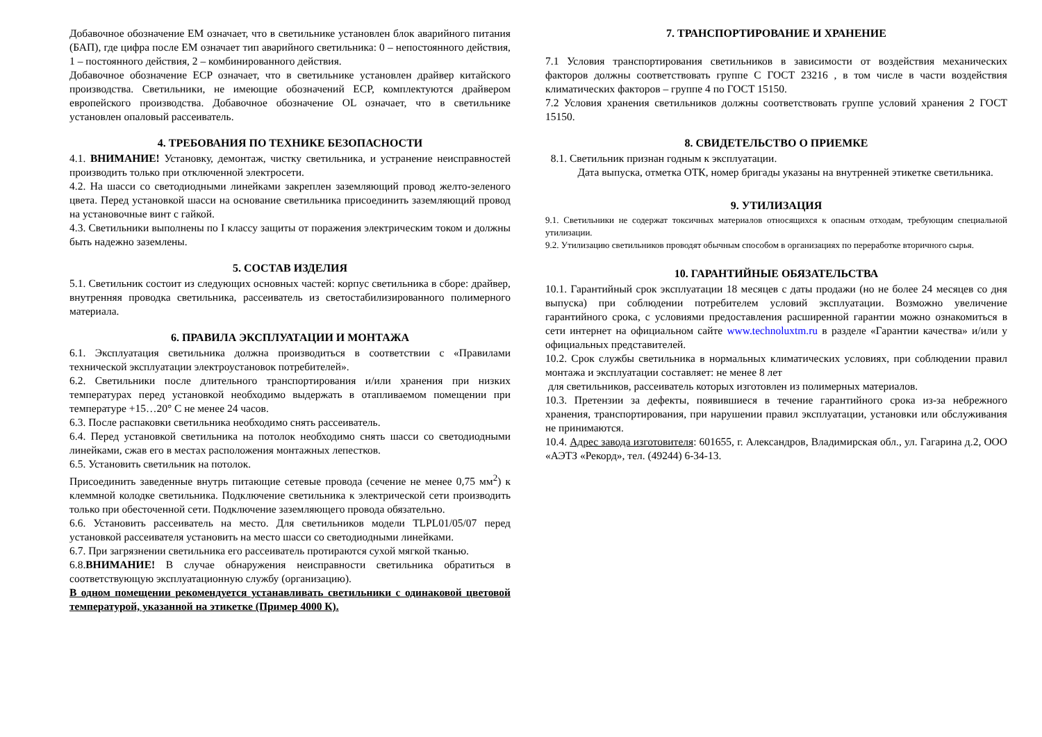Добавочное обозначение ЕМ означает, что в светильнике установлен блок аварийного питания (БАП), где цифра после ЕМ означает тип аварийного светильника: 0 – непостоянного действия, 1 – постоянного действия, 2 – комбинированного действия.
Добавочное обозначение ECP означает, что в светильнике установлен драйвер китайского производства. Светильники, не имеющие обозначений ECP, комплектуются драйвером европейского производства. Добавочное обозначение OL означает, что в светильнике установлен опаловый рассеиватель.
4. ТРЕБОВАНИЯ ПО ТЕХНИКЕ БЕЗОПАСНОСТИ
4.1. ВНИМАНИЕ! Установку, демонтаж, чистку светильника, и устранение неисправностей производить только при отключенной электросети.
4.2. На шасси со светодиодными линейками закреплен заземляющий провод желто-зеленого цвета. Перед установкой шасси на основание светильника присоединить заземляющий провод на установочные винт с гайкой.
4.3. Светильники выполнены по I классу защиты от поражения электрическим током и должны быть надежно заземлены.
5. СОСТАВ ИЗДЕЛИЯ
5.1. Светильник состоит из следующих основных частей: корпус светильника в сборе: драйвер, внутренняя проводка светильника, рассеиватель из светостабилизированного полимерного материала.
6. ПРАВИЛА ЭКСПЛУАТАЦИИ И МОНТАЖА
6.1. Эксплуатация светильника должна производиться в соответствии с «Правилами технической эксплуатации электроустановок потребителей».
6.2. Светильники после длительного транспортирования и/или хранения при низких температурах перед установкой необходимо выдержать в отапливаемом помещении при температуре +15…20° С не менее 24 часов.
6.3. После распаковки светильника необходимо снять рассеиватель.
6.4. Перед установкой светильника на потолок необходимо снять шасси со светодиодными линейками, сжав его в местах расположения монтажных лепестков.
6.5. Установить светильник на потолок.
Присоединить заведенные внутрь питающие сетевые провода (сечение не менее 0,75 мм<sup>2</sup>) к клеммной колодке светильника. Подключение светильника к электрической сети производить только при обесточенной сети. Подключение заземляющего провода обязательно.
6.6. Установить рассеиватель на место. Для светильников модели TLPL01/05/07 перед установкой рассеивателя установить на место шасси со светодиодными линейками.
6.7. При загрязнении светильника его рассеиватель протираются сухой мягкой тканью.
6.8.ВНИМАНИЕ! В случае обнаружения неисправности светильника обратиться в соответствующую эксплуатационную службу (организацию).
В одном помещении рекомендуется устанавливать светильники с одинаковой цветовой температурой, указанной на этикетке (Пример 4000 К).
7. ТРАНСПОРТИРОВАНИЕ И ХРАНЕНИЕ
7.1 Условия транспортирования светильников в зависимости от воздействия механических факторов должны соответствовать группе С ГОСТ 23216 , в том числе в части воздействия климатических факторов – группе 4 по ГОСТ 15150.
7.2 Условия хранения светильников должны соответствовать группе условий хранения 2 ГОСТ 15150.
8. СВИДЕТЕЛЬСТВО О ПРИЕМКЕ
8.1. Светильник признан годным к эксплуатации.
Дата выпуска, отметка ОТК, номер бригады указаны на внутренней этикетке светильника.
9. УТИЛИЗАЦИЯ
9.1. Светильники не содержат токсичных материалов относящихся к опасным отходам, требующим специальной утилизации.
9.2. Утилизацию светильников проводят обычным способом в организациях по переработке вторичного сырья.
10. ГАРАНТИЙНЫЕ ОБЯЗАТЕЛЬСТВА
10.1. Гарантийный срок эксплуатации 18 месяцев с даты продажи (но не более 24 месяцев со дня выпуска) при соблюдении потребителем условий эксплуатации. Возможно увеличение гарантийного срока, с условиями предоставления расширенной гарантии можно ознакомиться в сети интернет на официальном сайте www.technoluxtm.ru в разделе «Гарантии качества» и/или у официальных представителей.
10.2. Срок службы светильника в нормальных климатических условиях, при соблюдении правил монтажа и эксплуатации составляет: не менее 8 лет
для светильников, рассеиватель которых изготовлен из полимерных материалов.
10.3. Претензии за дефекты, появившиеся в течение гарантийного срока из-за небрежного хранения, транспортирования, при нарушении правил эксплуатации, установки или обслуживания не принимаются.
10.4. Адрес завода изготовителя: 601655, г. Александров, Владимирская обл., ул. Гагарина д.2, ООО «АЭТЗ «Рекорд», тел. (49244) 6-34-13.